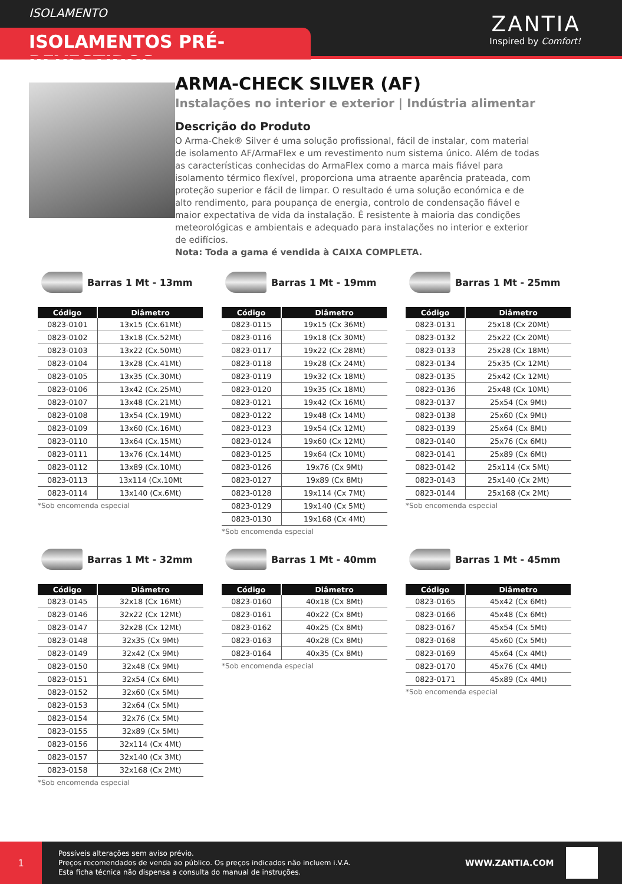ISOLAMENTO
ISOLAMENTOS PRÉ-REVESTIDOS
ZANTIA
Inspired by Comfort!
ARMA-CHECK SILVER (AF)
Instalações no interior e exterior | Indústria alimentar
Descrição do Produto
O Arma-Chek® Silver é uma solução profissional, fácil de instalar, com material de isolamento AF/ArmaFlex e um revestimento num sistema único. Além de todas as características conhecidas do ArmaFlex como a marca mais fiável para isolamento térmico flexível, proporciona uma atraente aparência prateada, com proteção superior e fácil de limpar. O resultado é uma solução económica e de alto rendimento, para poupança de energia, controlo de condensação fiável e maior expectativa de vida da instalação. É resistente à maioria das condições meteorológicas e ambientais e adequado para instalações no interior e exterior de edifícios.
Nota: Toda a gama é vendida à CAIXA COMPLETA.
Barras 1 Mt - 13mm
| Código | Diâmetro |
| --- | --- |
| 0823-0101 | 13x15 (Cx.61Mt) |
| 0823-0102 | 13x18 (Cx.52Mt) |
| 0823-0103 | 13x22 (Cx.50Mt) |
| 0823-0104 | 13x28 (Cx.41Mt) |
| 0823-0105 | 13x35 (Cx.30Mt) |
| 0823-0106 | 13x42 (Cx.25Mt) |
| 0823-0107 | 13x48 (Cx.21Mt) |
| 0823-0108 | 13x54 (Cx.19Mt) |
| 0823-0109 | 13x60 (Cx.16Mt) |
| 0823-0110 | 13x64 (Cx.15Mt) |
| 0823-0111 | 13x76 (Cx.14Mt) |
| 0823-0112 | 13x89 (Cx.10Mt) |
| 0823-0113 | 13x114 (Cx.10Mt |
| 0823-0114 | 13x140 (Cx.6Mt) |
*Sob encomenda especial
Barras 1 Mt - 19mm
| Código | Diâmetro |
| --- | --- |
| 0823-0115 | 19x15 (Cx 36Mt) |
| 0823-0116 | 19x18 (Cx 30Mt) |
| 0823-0117 | 19x22 (Cx 28Mt) |
| 0823-0118 | 19x28 (Cx 24Mt) |
| 0823-0119 | 19x32 (Cx 18Mt) |
| 0823-0120 | 19x35 (Cx 18Mt) |
| 0823-0121 | 19x42 (Cx 16Mt) |
| 0823-0122 | 19x48 (Cx 14Mt) |
| 0823-0123 | 19x54 (Cx 12Mt) |
| 0823-0124 | 19x60 (Cx 12Mt) |
| 0823-0125 | 19x64 (Cx 10Mt) |
| 0823-0126 | 19x76 (Cx 9Mt) |
| 0823-0127 | 19x89 (Cx 8Mt) |
| 0823-0128 | 19x114 (Cx 7Mt) |
| 0823-0129 | 19x140 (Cx 5Mt) |
| 0823-0130 | 19x168 (Cx 4Mt) |
*Sob encomenda especial
Barras 1 Mt - 25mm
| Código | Diâmetro |
| --- | --- |
| 0823-0131 | 25x18 (Cx 20Mt) |
| 0823-0132 | 25x22 (Cx 20Mt) |
| 0823-0133 | 25x28 (Cx 18Mt) |
| 0823-0134 | 25x35 (Cx 12Mt) |
| 0823-0135 | 25x42 (Cx 12Mt) |
| 0823-0136 | 25x48 (Cx 10Mt) |
| 0823-0137 | 25x54 (Cx 9Mt) |
| 0823-0138 | 25x60 (Cx 9Mt) |
| 0823-0139 | 25x64 (Cx 8Mt) |
| 0823-0140 | 25x76 (Cx 6Mt) |
| 0823-0141 | 25x89 (Cx 6Mt) |
| 0823-0142 | 25x114 (Cx 5Mt) |
| 0823-0143 | 25x140 (Cx 2Mt) |
| 0823-0144 | 25x168 (Cx 2Mt) |
*Sob encomenda especial
Barras 1 Mt - 32mm
| Código | Diâmetro |
| --- | --- |
| 0823-0145 | 32x18 (Cx 16Mt) |
| 0823-0146 | 32x22 (Cx 12Mt) |
| 0823-0147 | 32x28 (Cx 12Mt) |
| 0823-0148 | 32x35 (Cx 9Mt) |
| 0823-0149 | 32x42 (Cx 9Mt) |
| 0823-0150 | 32x48 (Cx 9Mt) |
| 0823-0151 | 32x54 (Cx 6Mt) |
| 0823-0152 | 32x60 (Cx 5Mt) |
| 0823-0153 | 32x64 (Cx 5Mt) |
| 0823-0154 | 32x76 (Cx 5Mt) |
| 0823-0155 | 32x89 (Cx 5Mt) |
| 0823-0156 | 32x114 (Cx 4Mt) |
| 0823-0157 | 32x140 (Cx 3Mt) |
| 0823-0158 | 32x168 (Cx 2Mt) |
*Sob encomenda especial
Barras 1 Mt - 40mm
| Código | Diâmetro |
| --- | --- |
| 0823-0160 | 40x18 (Cx 8Mt) |
| 0823-0161 | 40x22 (Cx 8Mt) |
| 0823-0162 | 40x25 (Cx 8Mt) |
| 0823-0163 | 40x28 (Cx 8Mt) |
| 0823-0164 | 40x35 (Cx 8Mt) |
*Sob encomenda especial
Barras 1 Mt - 45mm
| Código | Diâmetro |
| --- | --- |
| 0823-0165 | 45x42 (Cx 6Mt) |
| 0823-0166 | 45x48 (Cx 6Mt) |
| 0823-0167 | 45x54 (Cx 5Mt) |
| 0823-0168 | 45x60 (Cx 5Mt) |
| 0823-0169 | 45x64 (Cx 4Mt) |
| 0823-0170 | 45x76 (Cx 4Mt) |
| 0823-0171 | 45x89 (Cx 4Mt) |
*Sob encomenda especial
1
Possíveis alterações sem aviso prévio.
Preços recomendados de venda ao público. Os preços indicados não incluem i.V.A.
Esta ficha técnica não dispensa a consulta do manual de instruções.
WWW.ZANTIA.COM